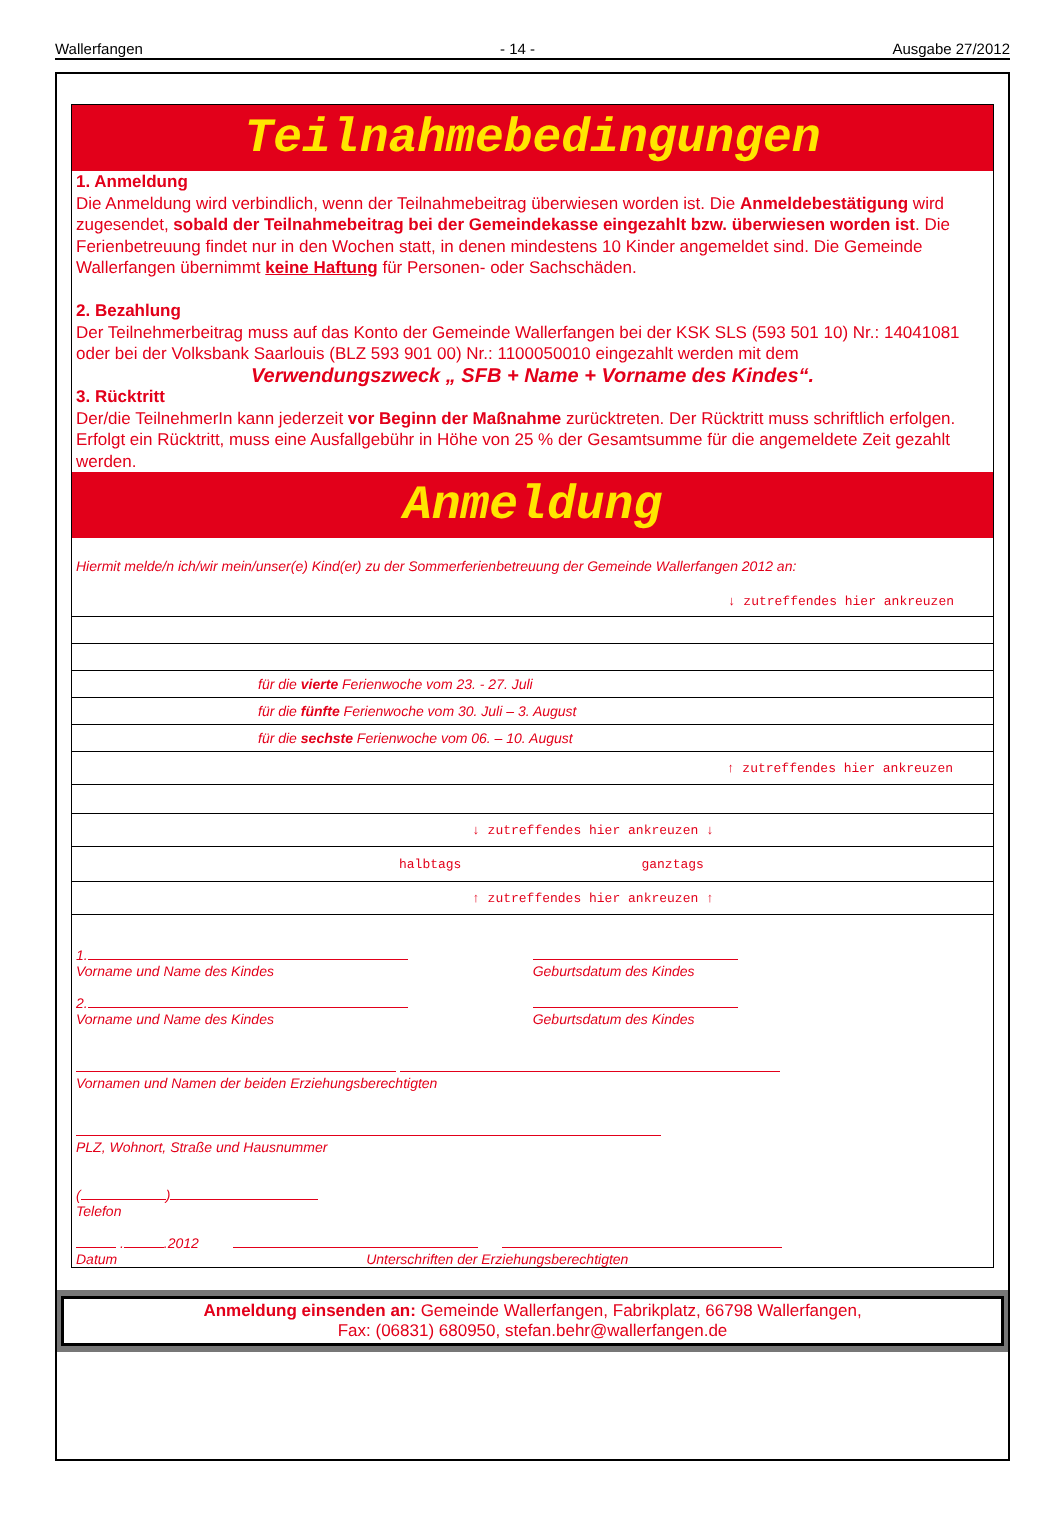Wallerfangen - 14 - Ausgabe 27/2012
Teilnahmebedingungen
1. Anmeldung
Die Anmeldung wird verbindlich, wenn der Teilnahmebeitrag überwiesen worden ist. Die Anmeldebestätigung wird zugesendet, sobald der Teilnahmebeitrag bei der Gemeindekasse eingezahlt bzw. überwiesen worden ist. Die Ferienbetreuung findet nur in den Wochen statt, in denen mindestens 10 Kinder angemeldet sind. Die Gemeinde Wallerfangen übernimmt keine Haftung für Personen- oder Sachschäden.
2. Bezahlung
Der Teilnehmerbeitrag muss auf das Konto der Gemeinde Wallerfangen bei der KSK SLS (593 501 10) Nr.: 14041081 oder bei der Volksbank Saarlouis (BLZ 593 901 00) Nr.: 1100050010 eingezahlt werden mit dem
Verwendungszweck „ SFB + Name + Vorname des Kindes“.
3. Rücktritt
Der/die TeilnehmerIn kann jederzeit vor Beginn der Maßnahme zurücktreten. Der Rücktritt muss schriftlich erfolgen. Erfolgt ein Rücktritt, muss eine Ausfallgebühr in Höhe von 25 % der Gesamtsumme für die angemeldete Zeit gezahlt werden.
Anmeldung
Hiermit melde/n ich/wir mein/unser(e) Kind(er) zu der Sommerferienbetreuung der Gemeinde Wallerfangen 2012 an:
↓ zutreffendes hier ankreuzen
für die vierte Ferienwoche vom 23. - 27. Juli
für die fünfte Ferienwoche vom 30. Juli – 3. August
für die sechste Ferienwoche vom 06. – 10. August
↑ zutreffendes hier ankreuzen
↓ zutreffendes hier ankreuzen ↓
halbtags ganztags
↑ zutreffendes hier ankreuzen ↑
1.
Vorname und Name des Kindes
Geburtsdatum des Kindes
2.
Vorname und Name des Kindes
Geburtsdatum des Kindes
Vornamen und Namen der beiden Erziehungsberechtigten
PLZ, Wohnort, Straße und Hausnummer
( )
Telefon
. .2012
Datum Unterschriften der Erziehungsberechtigten
Anmeldung einsenden an: Gemeinde Wallerfangen, Fabrikplatz, 66798 Wallerfangen,
Fax: (06831) 680950, stefan.behr@wallerfangen.de